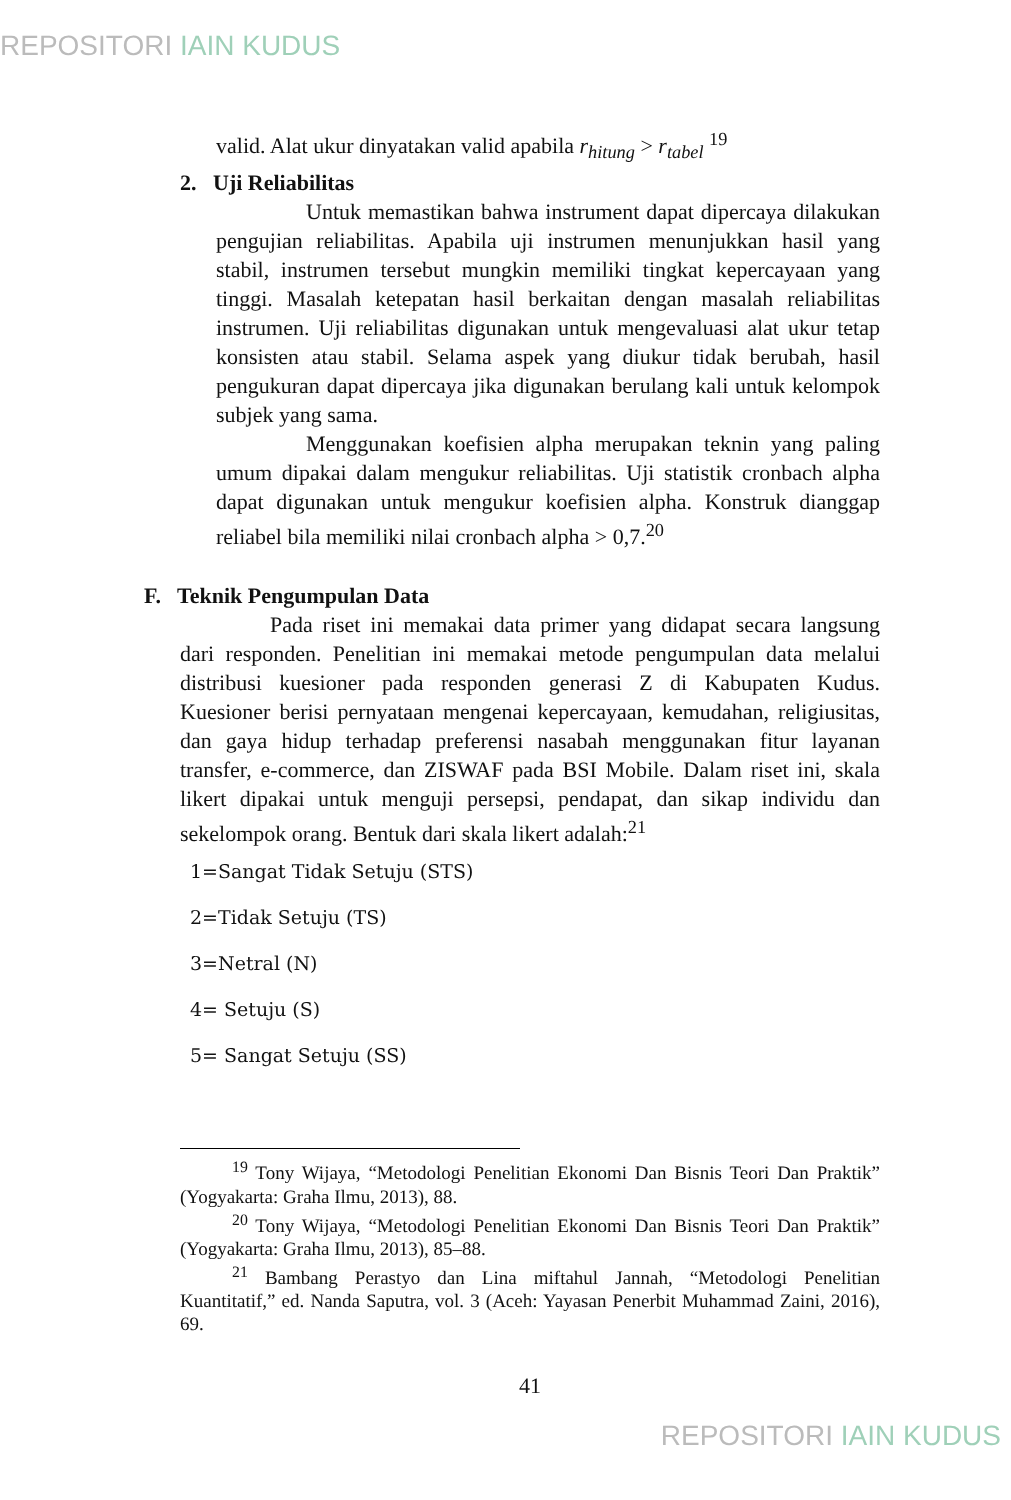REPOSITORI IAIN KUDUS
valid. Alat ukur dinyatakan valid apabila r<sub>hitung</sub> > r<sub>tabel</sub> <sup>19</sup>
2. Uji Reliabilitas
Untuk memastikan bahwa instrument dapat dipercaya dilakukan pengujian reliabilitas. Apabila uji instrumen menunjukkan hasil yang stabil, instrumen tersebut mungkin memiliki tingkat kepercayaan yang tinggi. Masalah ketepatan hasil berkaitan dengan masalah reliabilitas instrumen. Uji reliabilitas digunakan untuk mengevaluasi alat ukur tetap konsisten atau stabil. Selama aspek yang diukur tidak berubah, hasil pengukuran dapat dipercaya jika digunakan berulang kali untuk kelompok subjek yang sama.
Menggunakan koefisien alpha merupakan teknin yang paling umum dipakai dalam mengukur reliabilitas. Uji statistik cronbach alpha dapat digunakan untuk mengukur koefisien alpha. Konstruk dianggap reliabel bila memiliki nilai cronbach alpha > 0,7.<sup>20</sup>
F. Teknik Pengumpulan Data
Pada riset ini memakai data primer yang didapat secara langsung dari responden. Penelitian ini memakai metode pengumpulan data melalui distribusi kuesioner pada responden generasi Z di Kabupaten Kudus. Kuesioner berisi pernyataan mengenai kepercayaan, kemudahan, religiusitas, dan gaya hidup terhadap preferensi nasabah menggunakan fitur layanan transfer, e-commerce, dan ZISWAF pada BSI Mobile. Dalam riset ini, skala likert dipakai untuk menguji persepsi, pendapat, dan sikap individu dan sekelompok orang. Bentuk dari skala likert adalah:<sup>21</sup>
1=Sangat Tidak Setuju (STS)
2=Tidak Setuju (TS)
3=Netral (N)
4= Setuju (S)
5= Sangat Setuju (SS)
<sup>19</sup> Tony Wijaya, “Metodologi Penelitian Ekonomi Dan Bisnis Teori Dan Praktik” (Yogyakarta: Graha Ilmu, 2013), 88.
<sup>20</sup> Tony Wijaya, “Metodologi Penelitian Ekonomi Dan Bisnis Teori Dan Praktik” (Yogyakarta: Graha Ilmu, 2013), 85–88.
<sup>21</sup> Bambang Perastyo dan Lina miftahul Jannah, “Metodologi Penelitian Kuantitatif,” ed. Nanda Saputra, vol. 3 (Aceh: Yayasan Penerbit Muhammad Zaini, 2016), 69.
41
REPOSITORI IAIN KUDUS